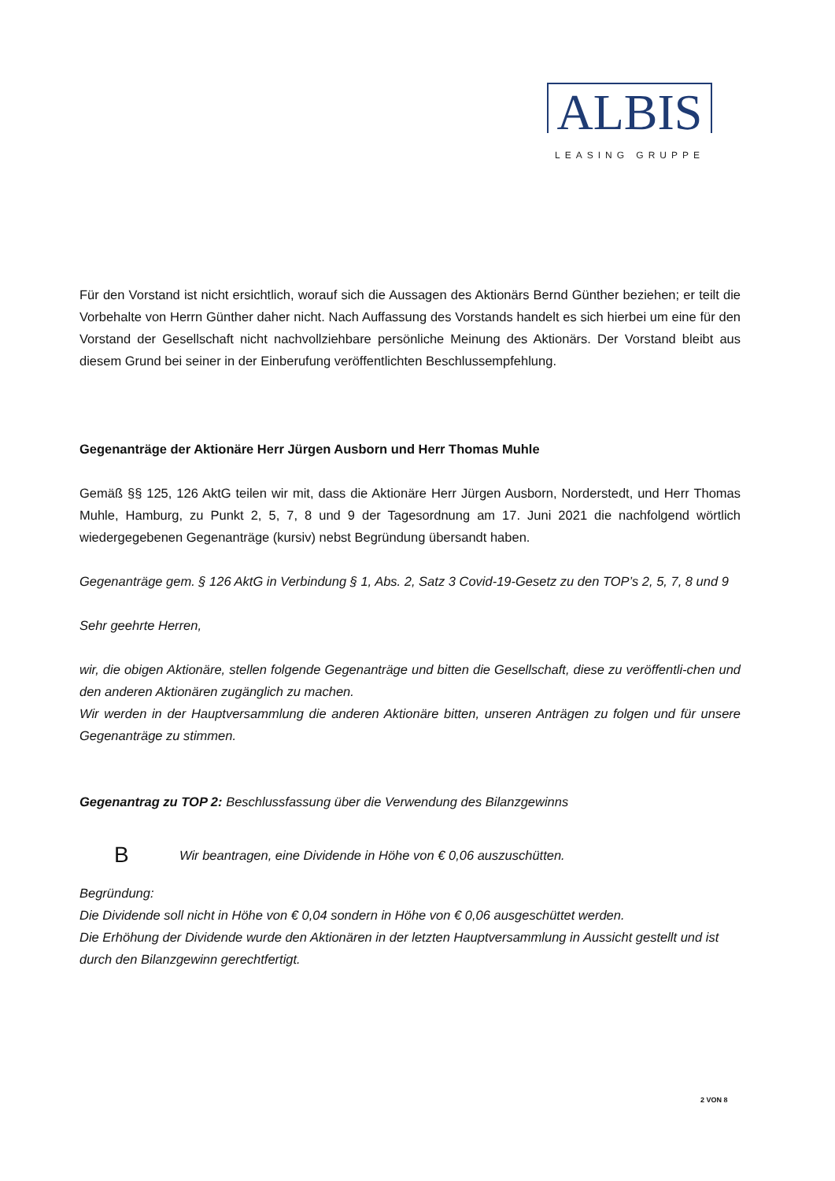ALBIS
LEASING GRUPPE
Für den Vorstand ist nicht ersichtlich, worauf sich die Aussagen des Aktionärs Bernd Günther beziehen; er teilt die Vorbehalte von Herrn Günther daher nicht. Nach Auffassung des Vorstands handelt es sich hierbei um eine für den Vorstand der Gesellschaft nicht nachvollziehbare persönliche Meinung des Aktionärs. Der Vorstand bleibt aus diesem Grund bei seiner in der Einberufung veröffentlichten Beschlussempfehlung.
Gegenanträge der Aktionäre Herr Jürgen Ausborn und Herr Thomas Muhle
Gemäß §§ 125, 126 AktG teilen wir mit, dass die Aktionäre Herr Jürgen Ausborn, Norderstedt, und Herr Thomas Muhle, Hamburg, zu Punkt 2, 5, 7, 8 und 9 der Tagesordnung am 17. Juni 2021 die nachfolgend wörtlich wiedergegebenen Gegenanträge (kursiv) nebst Begründung übersandt haben.
Gegenanträge gem. § 126 AktG in Verbindung § 1, Abs. 2, Satz 3 Covid-19-Gesetz zu den TOP’s 2, 5, 7, 8 und 9
Sehr geehrte Herren,
wir, die obigen Aktionäre, stellen folgende Gegenanträge und bitten die Gesellschaft, diese zu veröffentli-chen und den anderen Aktionären zugänglich zu machen.
Wir werden in der Hauptversammlung die anderen Aktionäre bitten, unseren Anträgen zu folgen und für unsere Gegenanträge zu stimmen.
Gegenantrag zu TOP 2: Beschlussfassung über die Verwendung des Bilanzgewinns
B Wir beantragen, eine Dividende in Höhe von € 0,06 auszuschütten.
Begründung:
Die Dividende soll nicht in Höhe von € 0,04 sondern in Höhe von € 0,06 ausgeschüttet werden.
Die Erhöhung der Dividende wurde den Aktionären in der letzten Hauptversammlung in Aussicht gestellt und ist durch den Bilanzgewinn gerechtfertigt.
2 VON 8